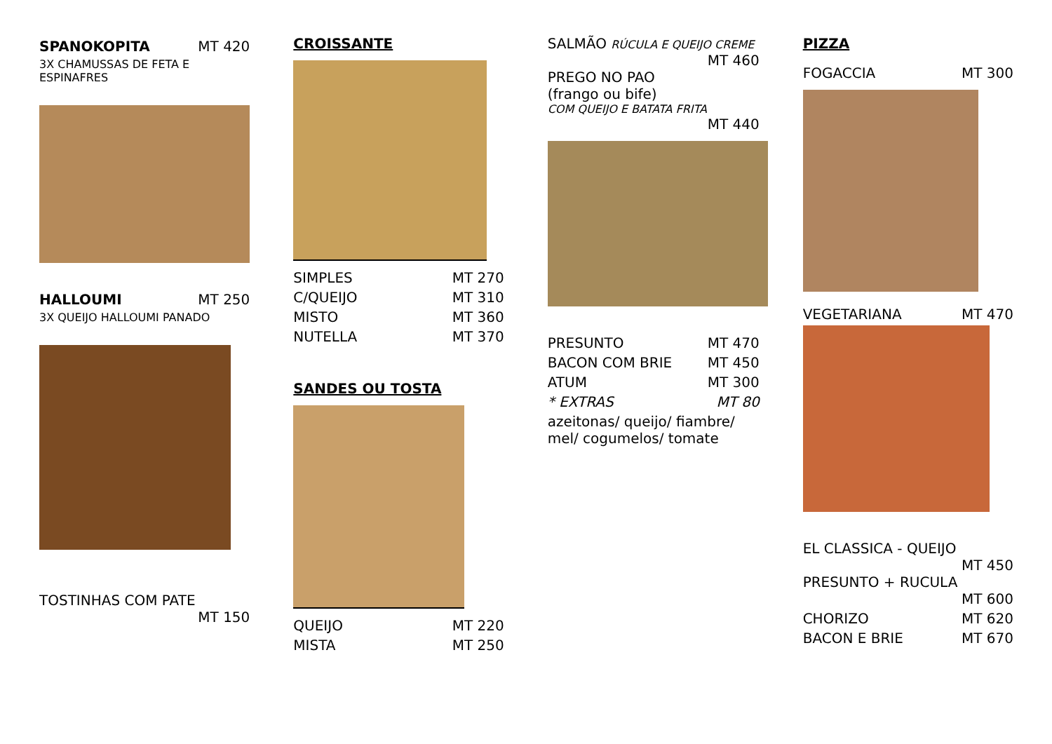SPANOKOPITA MT 420
3X CHAMUSSAS DE FETA E ESPINAFRES
HALLOUMI MT 250
3X QUEIJO HALLOUMI PANADO
TOSTINHAS COM PATE
MT 150
CROISSANTE
SIMPLES MT 270
C/QUEIJO MT 310
MISTO MT 360
NUTELLA MT 370
SANDES OU TOSTA
QUEIJO MT 220
MISTA MT 250
SALMÃO RÚCULA E QUEIJO CREME
MT 460
PREGO NO PAO
(frango ou bife)
COM QUEIJO E BATATA FRITA
MT 440
PRESUNTO MT 470
BACON COM BRIE MT 450
ATUM MT 300
* EXTRAS MT 80
azeitonas/ queijo/ fiambre/ mel/ cogumelos/ tomate
PIZZA
FOGACCIA MT 300
VEGETARIANA MT 470
EL CLASSICA - QUEIJO
MT 450
PRESUNTO + RUCULA
MT 600
CHORIZO MT 620
BACON E BRIE MT 670